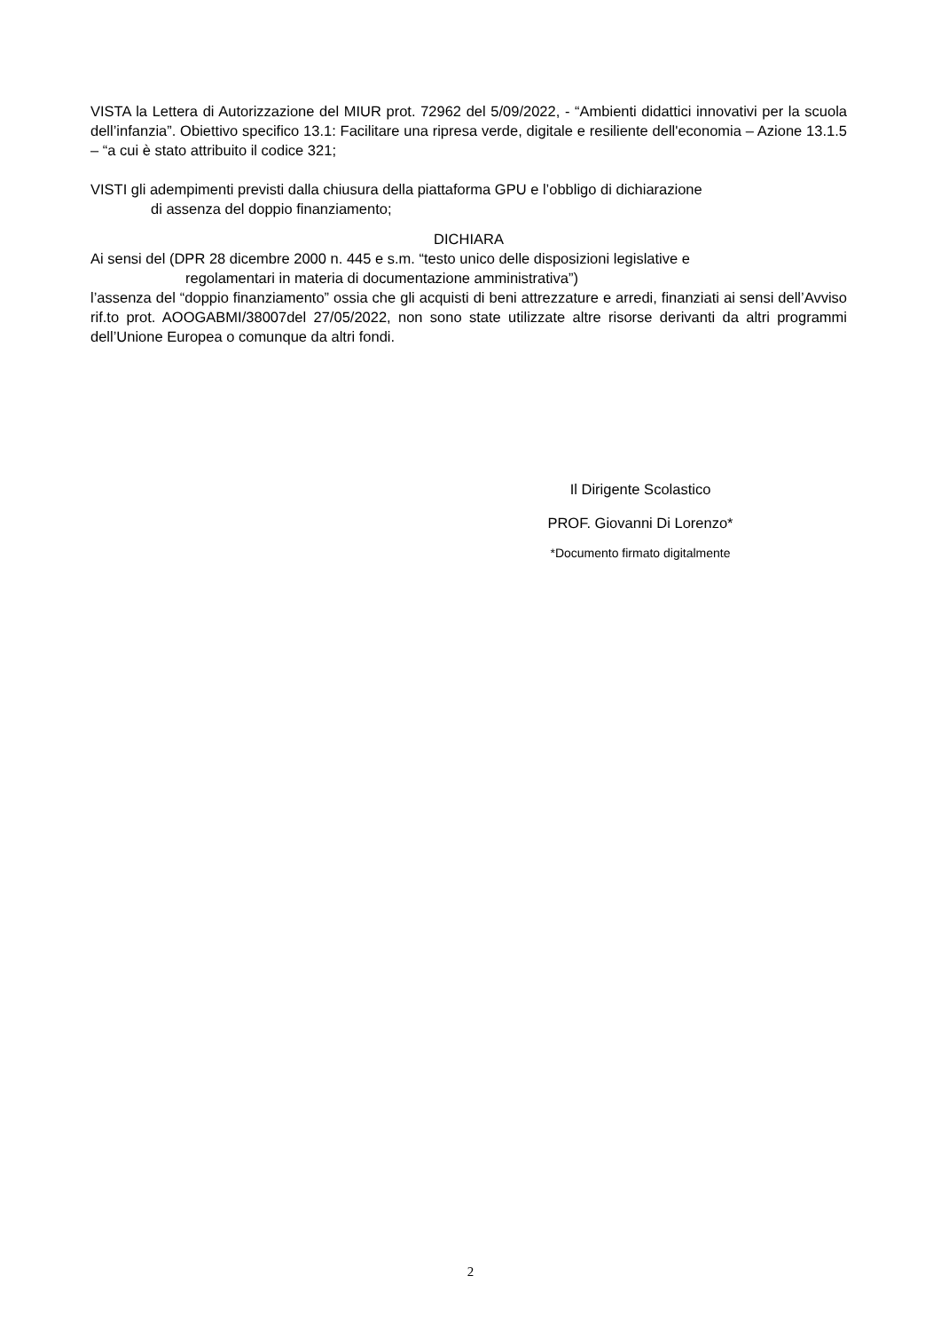VISTA la Lettera di Autorizzazione del MIUR prot. 72962 del 5/09/2022, - “Ambienti didattici innovativi per la scuola dell’infanzia”. Obiettivo specifico 13.1: Facilitare una ripresa verde, digitale e resiliente dell'economia – Azione 13.1.5 – “a cui è stato attribuito il codice 321;
VISTI gli adempimenti previsti dalla chiusura della piattaforma GPU e l’obbligo di dichiarazione
di assenza del doppio finanziamento;
DICHIARA
Ai sensi del (DPR 28 dicembre 2000 n. 445 e s.m. “testo unico delle disposizioni legislative e
regolamentari in materia di documentazione amministrativa”)
l’assenza del “doppio finanziamento” ossia che gli acquisti di beni attrezzature e arredi, finanziati ai sensi dell’Avviso rif.to prot. AOOGABMI/38007del 27/05/2022, non sono state utilizzate altre risorse derivanti da altri programmi dell’Unione Europea o comunque da altri fondi.
Il Dirigente Scolastico
PROF. Giovanni Di Lorenzo*
*Documento firmato digitalmente
2